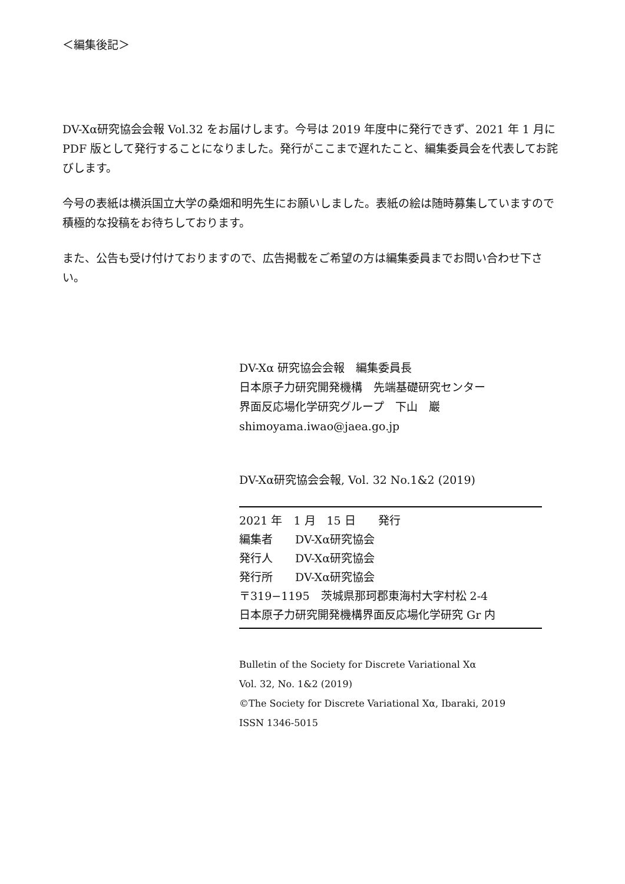＜編集後記＞
DV-Xα研究協会会報 Vol.32 をお届けします。今号は 2019 年度中に発行できず、2021 年 1 月に PDF 版として発行することになりました。発行がここまで遅れたこと、編集委員会を代表してお詫びします。
今号の表紙は横浜国立大学の桑畑和明先生にお願いしました。表紙の絵は随時募集していますので積極的な投稿をお待ちしております。
また、公告も受け付けておりますので、広告掲載をご希望の方は編集委員までお問い合わせ下さい。
DV-Xα 研究協会会報　編集委員長
日本原子力研究開発機構　先端基礎研究センター
界面反応場化学研究グループ　下山　巖
shimoyama.iwao@jaea.go.jp
DV-Xα研究協会会報, Vol. 32 No.1&2 (2019)
2021 年　1 月　15 日　　発行
編集者　　DV-Xα研究協会
発行人　　DV-Xα研究協会
発行所　　DV-Xα研究協会
〒319−1195　茨城県那珂郡東海村大字村松 2-4
日本原子力研究開発機構界面反応場化学研究 Gr 内
Bulletin of the Society for Discrete Variational Xα
Vol. 32, No. 1&2 (2019)
©The Society for Discrete Variational Xα, Ibaraki, 2019
ISSN 1346-5015